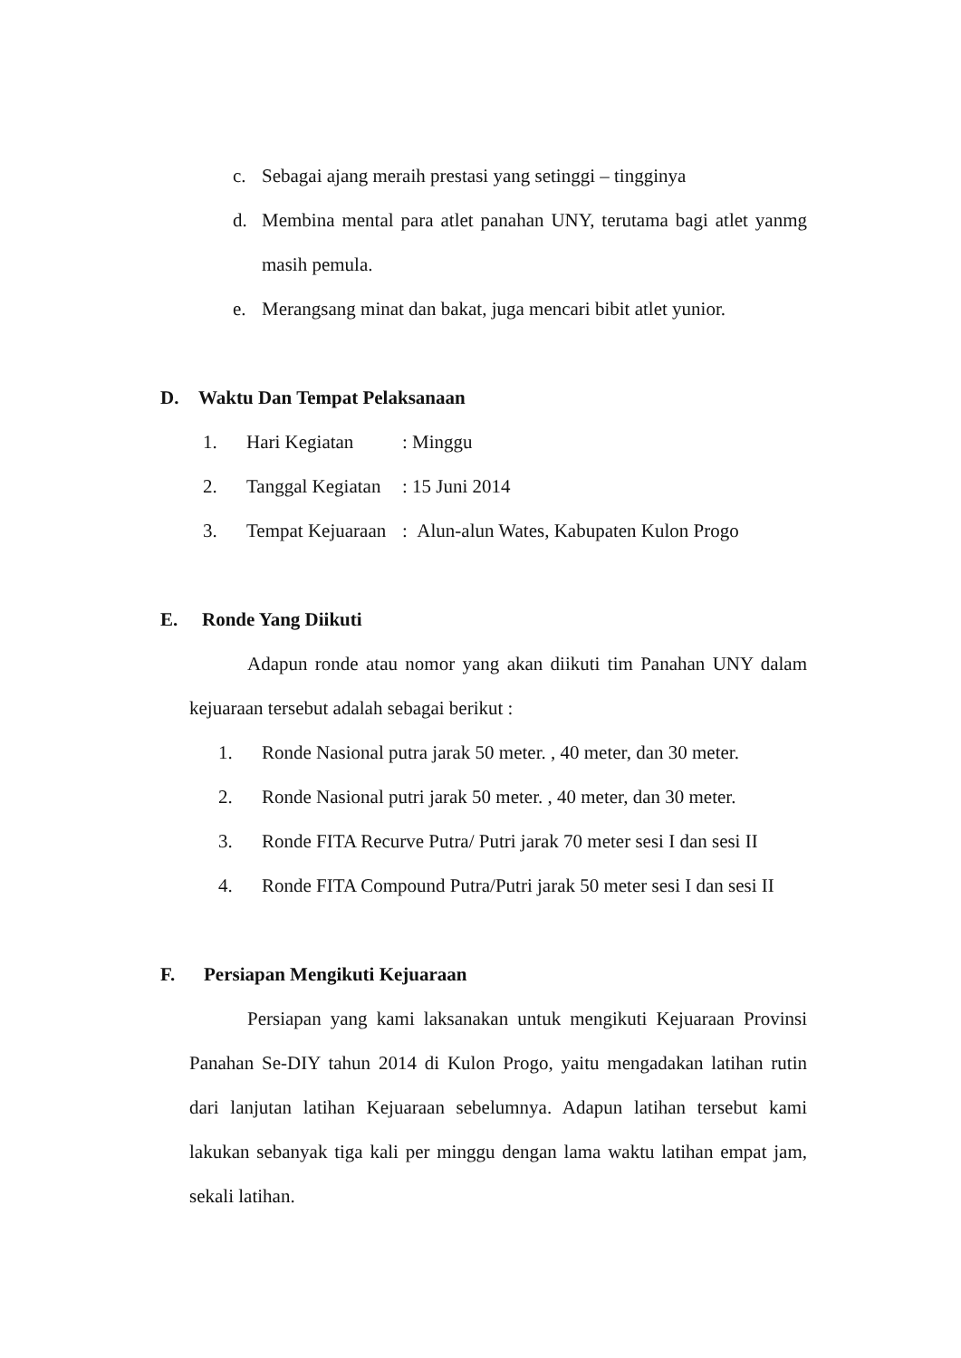c. Sebagai ajang meraih prestasi yang setinggi – tingginya
d. Membina mental para atlet panahan UNY, terutama bagi atlet yanmg masih pemula.
e. Merangsang minat dan bakat, juga mencari bibit atlet yunior.
D. Waktu Dan Tempat Pelaksanaan
1. Hari Kegiatan: Minggu
2. Tanggal Kegiatan: 15 Juni 2014
3. Tempat Kejuaraan: Alun-alun Wates, Kabupaten Kulon Progo
E. Ronde Yang Diikuti
Adapun ronde atau nomor yang akan diikuti tim Panahan UNY dalam kejuaraan tersebut adalah sebagai berikut :
1. Ronde Nasional putra jarak 50 meter. , 40 meter, dan 30 meter.
2. Ronde Nasional putri jarak 50 meter. , 40 meter, dan 30 meter.
3. Ronde FITA Recurve Putra/ Putri jarak 70 meter sesi I dan sesi II
4. Ronde FITA Compound Putra/Putri jarak 50 meter sesi I dan sesi II
F. Persiapan Mengikuti Kejuaraan
Persiapan yang kami laksanakan untuk mengikuti Kejuaraan Provinsi Panahan Se-DIY tahun 2014 di Kulon Progo, yaitu mengadakan latihan rutin dari lanjutan latihan Kejuaraan sebelumnya. Adapun latihan tersebut kami lakukan sebanyak tiga kali per minggu dengan lama waktu latihan empat jam, sekali latihan.